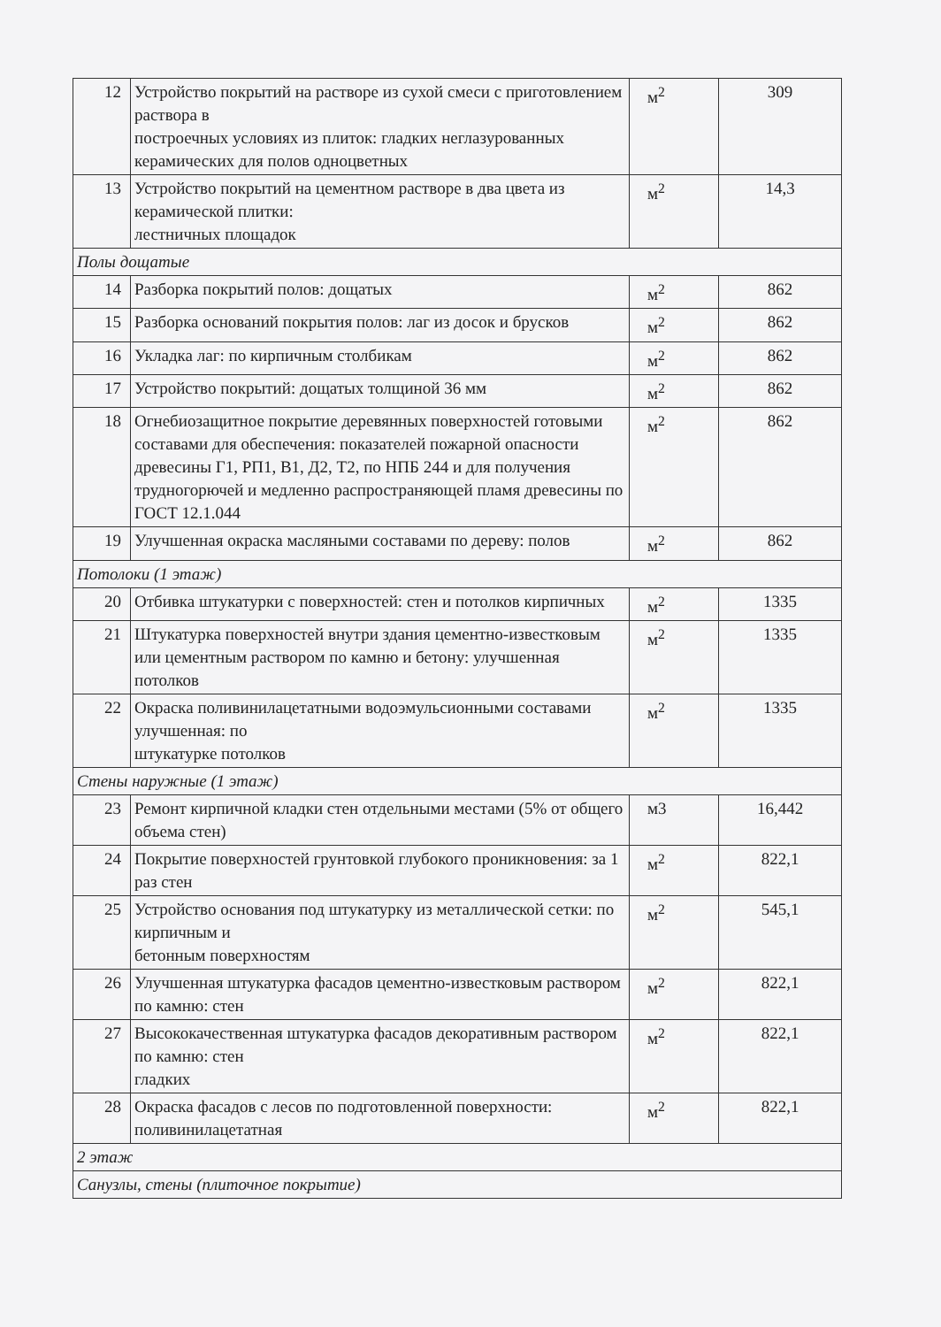| 12 | Устройство покрытий на растворе из сухой смеси с приготовлением раствора в построечных условиях из плиток: гладких неглазурованных керамических для полов одноцветных | м<sup>2</sup> | 309 |
| 13 | Устройство покрытий на цементном растворе в два цвета из керамической плитки: лестничных площадок | м<sup>2</sup> | 14,3 |
| Полы дощатые | | | |
| 14 | Разборка покрытий полов: дощатых | м<sup>2</sup> | 862 |
| 15 | Разборка оснований покрытия полов: лаг из досок и брусков | м<sup>2</sup> | 862 |
| 16 | Укладка лаг: по кирпичным столбикам | м<sup>2</sup> | 862 |
| 17 | Устройство покрытий: дощатых толщиной 36 мм | м<sup>2</sup> | 862 |
| 18 | Огнебиозащитное покрытие деревянных поверхностей готовыми составами для обеспечения: показателей пожарной опасности древесины Г1, РП1, В1, Д2, Т2, по НПБ 244 и для получения трудногорючей и медленно распространяющей пламя древесины по ГОСТ 12.1.044 | м<sup>2</sup> | 862 |
| 19 | Улучшенная окраска масляными составами по дереву: полов | м<sup>2</sup> | 862 |
| Потолоки (1 этаж) | | | |
| 20 | Отбивка штукатурки с поверхностей: стен и потолков кирпичных | м<sup>2</sup> | 1335 |
| 21 | Штукатурка поверхностей внутри здания цементно-известковым или цементным раствором по камню и бетону: улучшенная потолков | м<sup>2</sup> | 1335 |
| 22 | Окраска поливинилацетатными водоэмульсионными составами улучшенная: по штукатурке потолков | м<sup>2</sup> | 1335 |
| Стены наружные (1 этаж) | | | |
| 23 | Ремонт кирпичной кладки стен отдельными местами (5% от общего объема стен) | м3 | 16,442 |
| 24 | Покрытие поверхностей грунтовкой глубокого проникновения: за 1 раз стен | м<sup>2</sup> | 822,1 |
| 25 | Устройство основания под штукатурку из металлической сетки: по кирпичным и бетонным поверхностям | м<sup>2</sup> | 545,1 |
| 26 | Улучшенная штукатурка фасадов цементно-известковым раствором по камню: стен | м<sup>2</sup> | 822,1 |
| 27 | Высококачественная штукатурка фасадов декоративным раствором по камню: стен гладких | м<sup>2</sup> | 822,1 |
| 28 | Окраска фасадов с лесов по подготовленной поверхности: поливинилацетатная | м<sup>2</sup> | 822,1 |
| 2 этаж | | | |
| Санузлы, стены (плиточное покрытие) | | | |